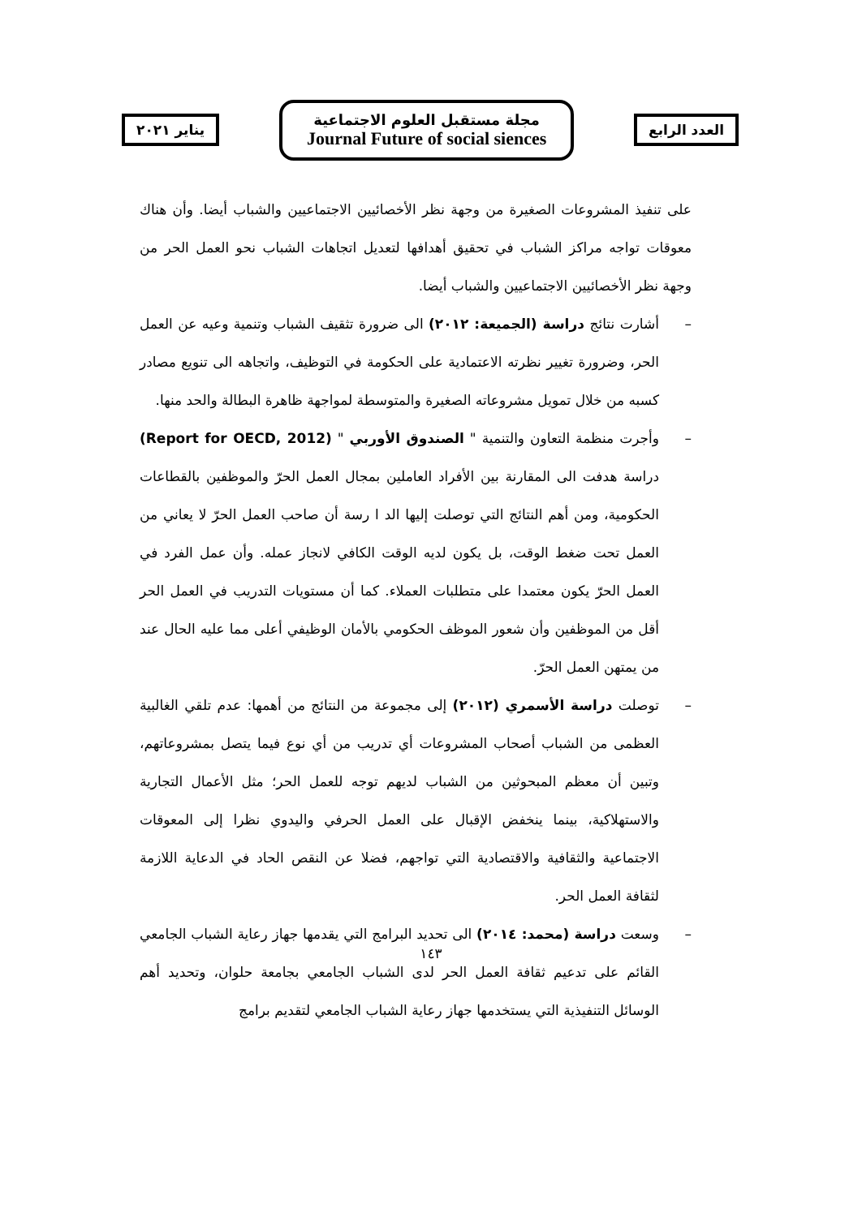يناير ٢٠٢١
مجلة مستقبل العلوم الاجتماعية
Journal Future of social siences
العدد الرابع
على تنفيذ المشروعات الصغيرة من وجهة نظر الأخصائيين الاجتماعيين والشباب أيضا. وأن هناك معوقات تواجه مراكز الشباب في تحقيق أهدافها لتعديل اتجاهات الشباب نحو العمل الحر من وجهة نظر الأخصائيين الاجتماعيين والشباب أيضا.
– أشارت نتائج دراسة (الجميعة: ٢٠١٢) الى ضرورة تثقيف الشباب وتنمية وعيه عن العمل الحر، وضرورة تغيير نظرته الاعتمادية على الحكومة في التوظيف، واتجاهه الى تنويع مصادر كسبه من خلال تمويل مشروعاته الصغيرة والمتوسطة لمواجهة ظاهرة البطالة والحد منها.
– وأجرت منظمة التعاون والتنمية " الصندوق الأوربي " (Report for OECD, 2012) دراسة هدفت الى المقارنة بين الأفراد العاملين بمجال العمل الحرّ والموظفين بالقطاعات الحكومية، ومن أهم النتائج التي توصلت إليها الد ا رسة أن صاحب العمل الحرّ لا يعاني من العمل تحت ضغط الوقت، بل يكون لديه الوقت الكافي لانجاز عمله. وأن عمل الفرد في العمل الحرّ يكون معتمدا على متطلبات العملاء. كما أن مستويات التدريب في العمل الحر أقل من الموظفين وأن شعور الموظف الحكومي بالأمان الوظيفي أعلى مما عليه الحال عند من يمتهن العمل الحرّ.
– توصلت دراسة الأسمري (٢٠١٢) إلى مجموعة من النتائج من أهمها: عدم تلقي الغالبية العظمى من الشباب أصحاب المشروعات أي تدريب من أي نوع فيما يتصل بمشروعاتهم، وتبين أن معظم المبحوثين من الشباب لديهم توجه للعمل الحر؛ مثل الأعمال التجارية والاستهلاكية، بينما ينخفض الإقبال على العمل الحرفي واليدوي نظرا إلى المعوقات الاجتماعية والثقافية والاقتصادية التي تواجهم، فضلا عن النقص الحاد في الدعاية اللازمة لثقافة العمل الحر.
– وسعت دراسة (محمد: ٢٠١٤) الى تحديد البرامج التي يقدمها جهاز رعاية الشباب الجامعي القائم على تدعيم ثقافة العمل الحر لدى الشباب الجامعي بجامعة حلوان، وتحديد أهم الوسائل التنفيذية التي يستخدمها جهاز رعاية الشباب الجامعي لتقديم برامج
١٤٣